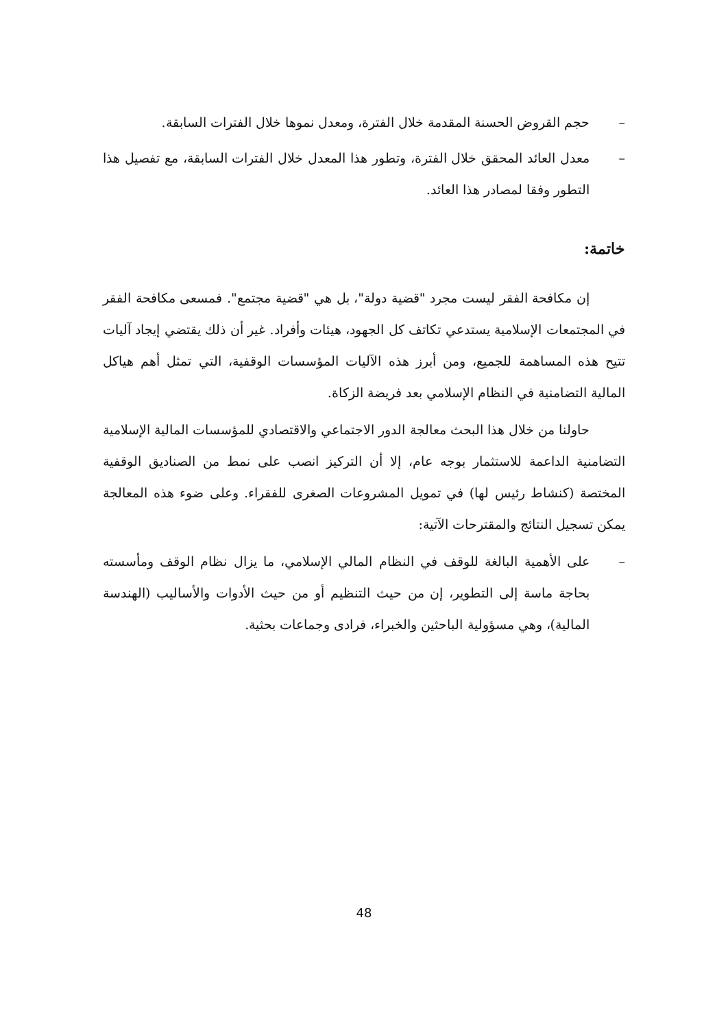– حجم القروض الحسنة المقدمة خلال الفترة، ومعدل نموها خلال الفترات السابقة.
– معدل العائد المحقق خلال الفترة، وتطور هذا المعدل خلال الفترات السابقة، مع تفصيل هذا التطور وفقا لمصادر هذا العائد.
خاتمة:
إن مكافحة الفقر ليست مجرد "قضية دولة"، بل هي "قضية مجتمع". فمسعى مكافحة الفقر في المجتمعات الإسلامية يستدعي تكاتف كل الجهود، هيئات وأفراد. غير أن ذلك يقتضي إيجاد آليات تتيح هذه المساهمة للجميع، ومن أبرز هذه الآليات المؤسسات الوقفية، التي تمثل أهم هياكل المالية التضامنية في النظام الإسلامي بعد فريضة الزكاة.
حاولنا من خلال هذا البحث معالجة الدور الاجتماعي والاقتصادي للمؤسسات المالية الإسلامية التضامنية الداعمة للاستثمار بوجه عام، إلا أن التركيز انصب على نمط من الصناديق الوقفية المختصة (كنشاط رئيس لها) في تمويل المشروعات الصغرى للفقراء. وعلى ضوء هذه المعالجة يمكن تسجيل النتائج والمقترحات الآتية:
– على الأهمية البالغة للوقف في النظام المالي الإسلامي، ما يزال نظام الوقف ومأسسته بحاجة ماسة إلى التطوير، إن من حيث التنظيم أو من حيث الأدوات والأساليب (الهندسة المالية)، وهي مسؤولية الباحثين والخبراء، فرادى وجماعات بحثية.
48